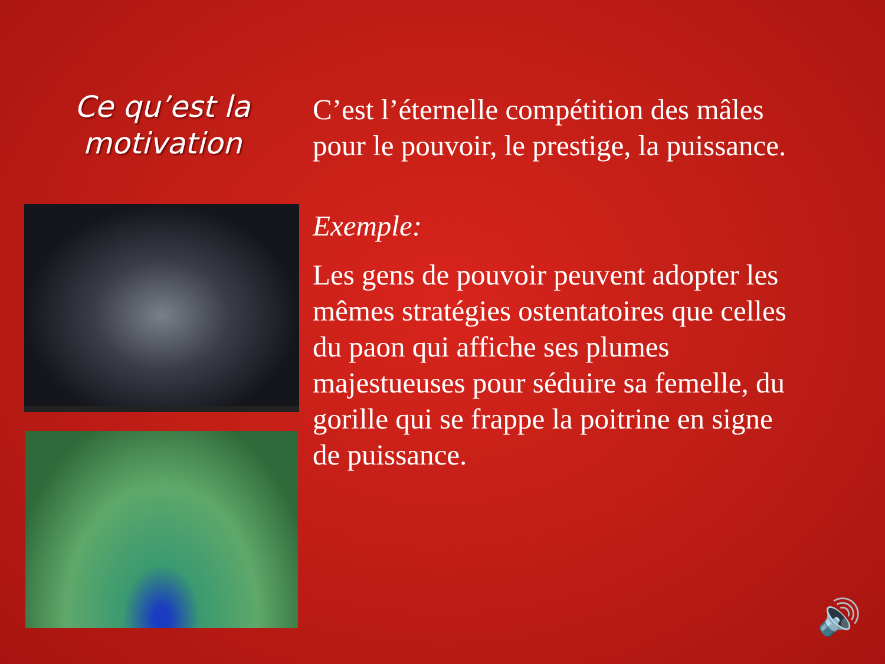Ce qu’est la
motivation
C’est l’éternelle compétition des mâles
pour le pouvoir, le prestige, la puissance.
Exemple:
Les gens de pouvoir peuvent adopter les
mêmes stratégies ostentatoires que celles
du paon qui affiche ses plumes
majestueuses pour séduire sa femelle, du
gorille qui se frappe la poitrine en signe
de puissance.
🔊